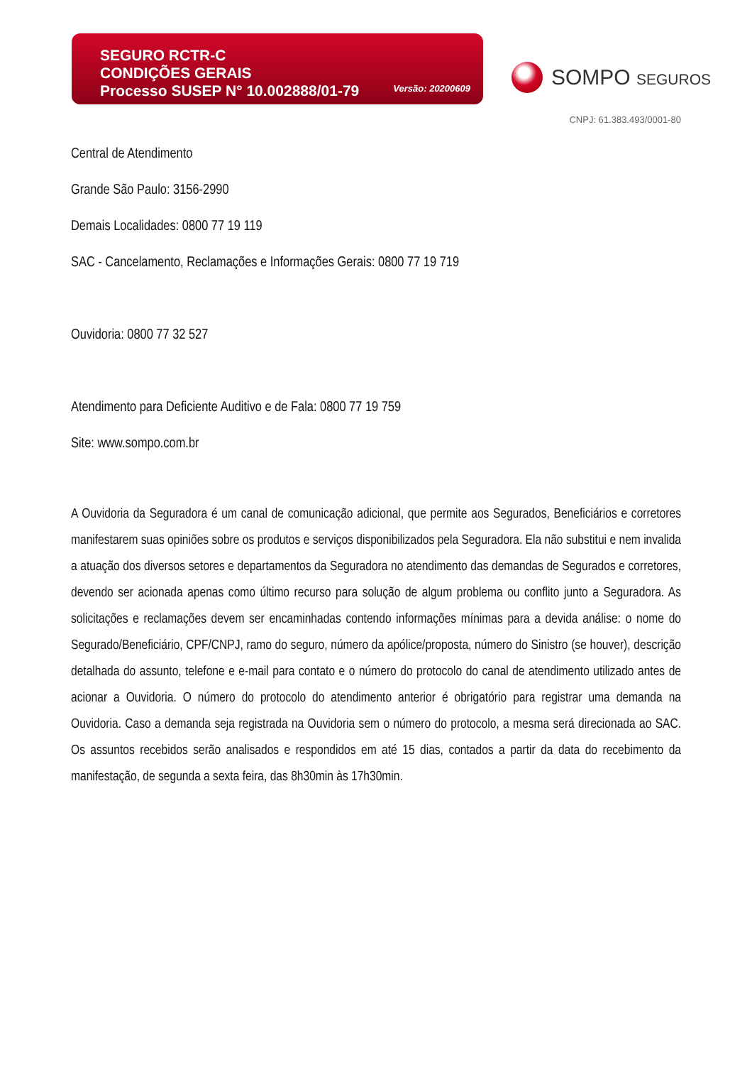SEGURO RCTR-C
CONDIÇÕES GERAIS
Processo SUSEP N° 10.002888/01-79
Versão: 20200609
SOMPO SEGUROS
CNPJ: 61.383.493/0001-80
Central de Atendimento
Grande São Paulo: 3156-2990
Demais Localidades: 0800 77 19 119
SAC - Cancelamento, Reclamações e Informações Gerais: 0800 77 19 719
Ouvidoria: 0800 77 32 527
Atendimento para Deficiente Auditivo e de Fala: 0800 77 19 759
Site: www.sompo.com.br
A Ouvidoria da Seguradora é um canal de comunicação adicional, que permite aos Segurados, Beneficiários e corretores manifestarem suas opiniões sobre os produtos e serviços disponibilizados pela Seguradora. Ela não substitui e nem invalida a atuação dos diversos setores e departamentos da Seguradora no atendimento das demandas de Segurados e corretores, devendo ser acionada apenas como último recurso para solução de algum problema ou conflito junto a Seguradora. As solicitações e reclamações devem ser encaminhadas contendo informações mínimas para a devida análise: o nome do Segurado/Beneficiário, CPF/CNPJ, ramo do seguro, número da apólice/proposta, número do Sinistro (se houver), descrição detalhada do assunto, telefone e e-mail para contato e o número do protocolo do canal de atendimento utilizado antes de acionar a Ouvidoria. O número do protocolo do atendimento anterior é obrigatório para registrar uma demanda na Ouvidoria. Caso a demanda seja registrada na Ouvidoria sem o número do protocolo, a mesma será direcionada ao SAC. Os assuntos recebidos serão analisados e respondidos em até 15 dias, contados a partir da data do recebimento da manifestação, de segunda a sexta feira, das 8h30min às 17h30min.